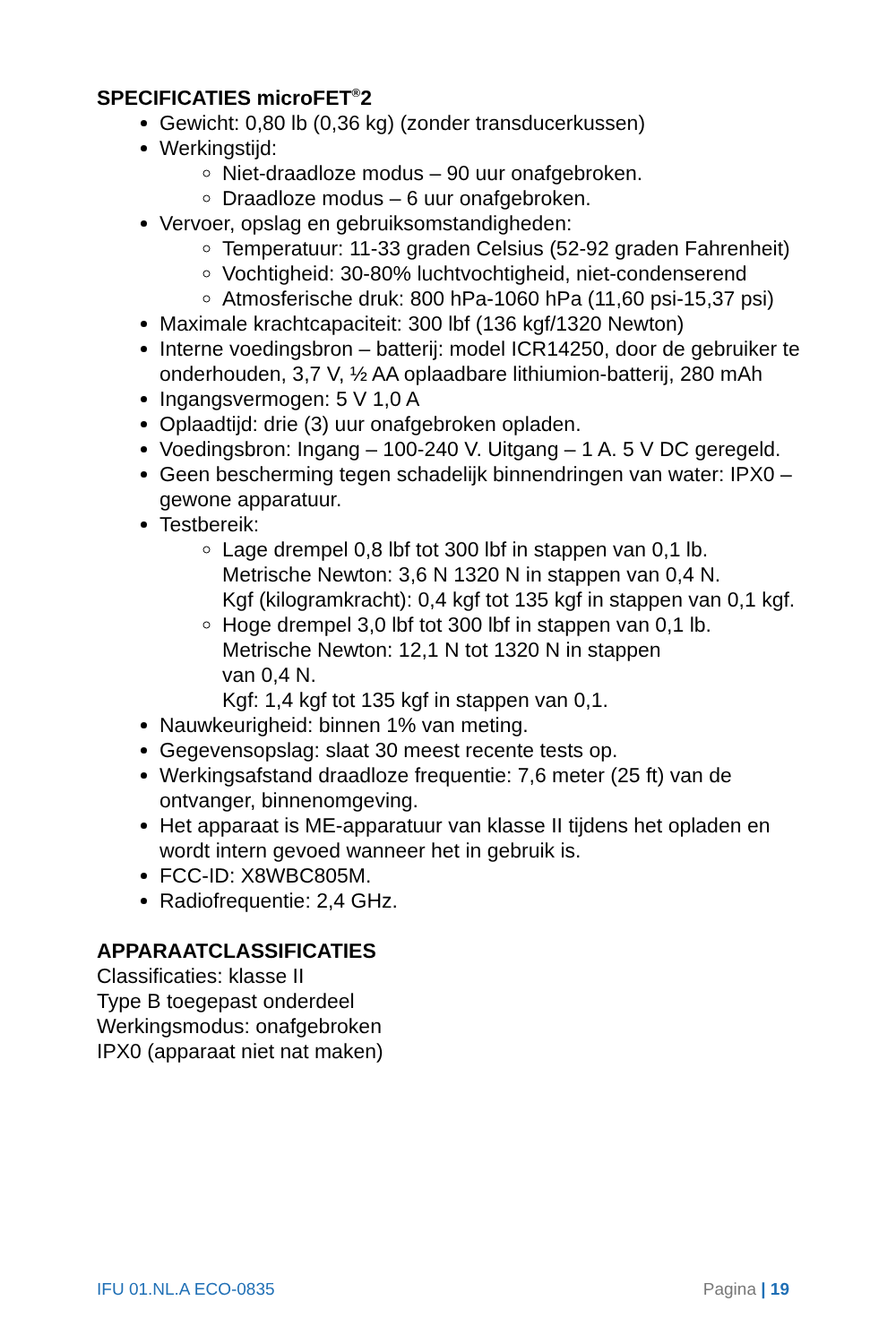SPECIFICATIES microFET<sup>®</sup>2
Gewicht: 0,80 lb (0,36 kg) (zonder transducerkussen)
Werkingstijd:
Niet-draadloze modus – 90 uur onafgebroken.
Draadloze modus – 6 uur onafgebroken.
Vervoer, opslag en gebruiksomstandigheden:
Temperatuur: 11-33 graden Celsius (52-92 graden Fahrenheit)
Vochtigheid: 30-80% luchtvochtigheid, niet-condenserend
Atmosferische druk: 800 hPa-1060 hPa (11,60 psi-15,37 psi)
Maximale krachtcapaciteit: 300 lbf (136 kgf/1320 Newton)
Interne voedingsbron – batterij: model ICR14250, door de gebruiker te onderhouden, 3,7 V, ½ AA oplaadbare lithiumion-batterij, 280 mAh
Ingangsvermogen: 5 V 1,0 A
Oplaadtijd: drie (3) uur onafgebroken opladen.
Voedingsbron: Ingang – 100-240 V. Uitgang – 1 A. 5 V DC geregeld.
Geen bescherming tegen schadelijk binnendringen van water: IPX0 – gewone apparatuur.
Testbereik:
Lage drempel 0,8 lbf tot 300 lbf in stappen van 0,1 lb.
Metrische Newton: 3,6 N 1320 N in stappen van 0,4 N.
Kgf (kilogramkracht): 0,4 kgf tot 135 kgf in stappen van 0,1 kgf.
Hoge drempel 3,0 lbf tot 300 lbf in stappen van 0,1 lb.
Metrische Newton: 12,1 N tot 1320 N in stappen
van 0,4 N.
Kgf: 1,4 kgf tot 135 kgf in stappen van 0,1.
Nauwkeurigheid: binnen 1% van meting.
Gegevensopslag: slaat 30 meest recente tests op.
Werkingsafstand draadloze frequentie: 7,6 meter (25 ft) van de ontvanger, binnenomgeving.
Het apparaat is ME-apparatuur van klasse II tijdens het opladen en wordt intern gevoed wanneer het in gebruik is.
FCC-ID: X8WBC805M.
Radiofrequentie: 2,4 GHz.
APPARAATCLASSIFICATIES
Classificaties: klasse II
Type B toegepast onderdeel
Werkingsmodus: onafgebroken
IPX0 (apparaat niet nat maken)
IFU 01.NL.A ECO-0835 Pagina | 19